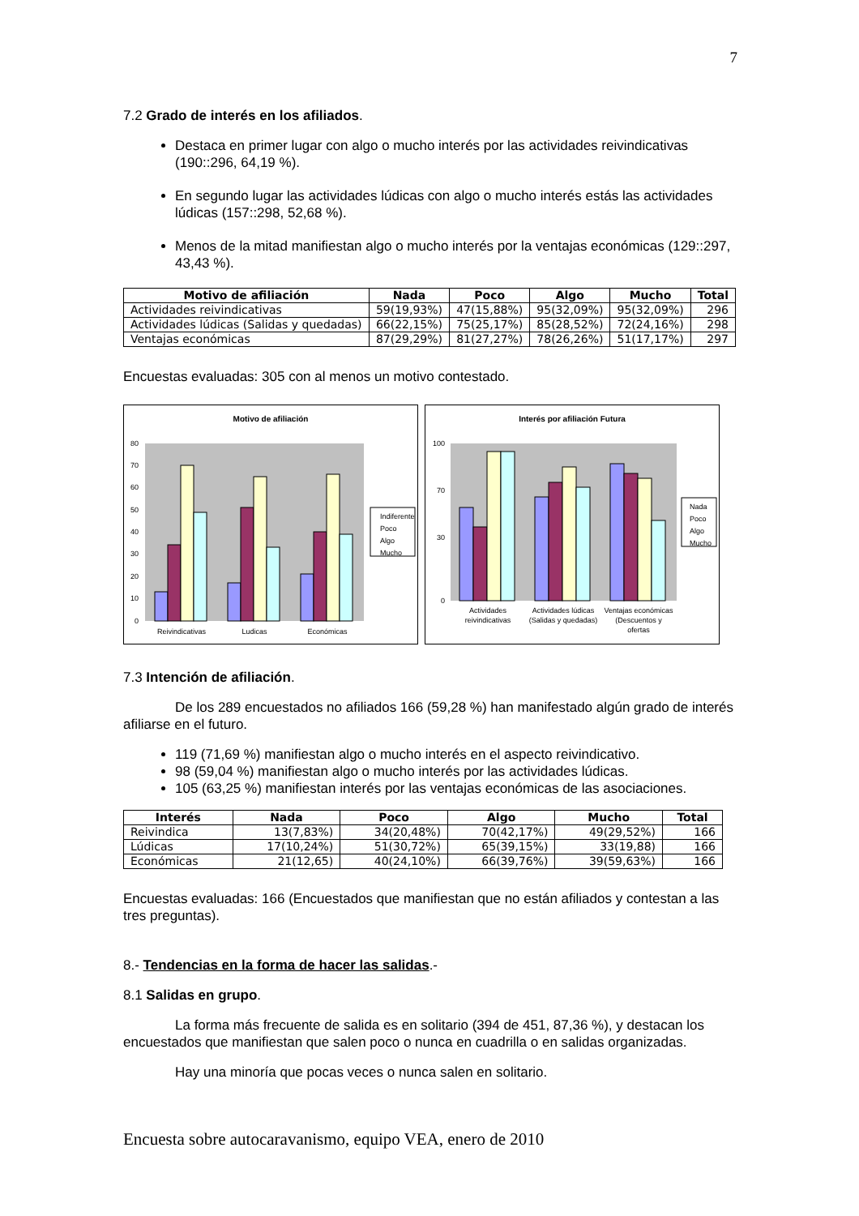7
7.2 Grado de interés en los afiliados.
Destaca en primer lugar con algo o mucho interés por las actividades reivindicativas (190::296, 64,19 %).
En segundo lugar las actividades lúdicas con algo o mucho interés estás las actividades lúdicas (157::298, 52,68 %).
Menos de la mitad manifiestan algo o mucho interés por la ventajas económicas (129::297, 43,43 %).
| Motivo de afiliación | Nada | Poco | Algo | Mucho | Total |
| --- | --- | --- | --- | --- | --- |
| Actividades reivindicativas | 59(19,93%) | 47(15,88%) | 95(32,09%) | 95(32,09%) | 296 |
| Actividades lúdicas (Salidas y quedadas) | 66(22,15%) | 75(25,17%) | 85(28,52%) | 72(24,16%) | 298 |
| Ventajas económicas | 87(29,29%) | 81(27,27%) | 78(26,26%) | 51(17,17%) | 297 |
Encuestas evaluadas: 305 con al menos un motivo contestado.
Motivo de afiliación
0
10
20
30
40
50
60
70
80
Reivindicativas
Ludicas
Económicas
Indiferente
Poco
Algo
Mucho
Interés por afiliación Futura
0
30
70
100
Actividades
reivindicativas
Actividades lúdicas
(Salidas y quedadas)
Ventajas económicas
(Descuentos y
ofertas
Nada
Poco
Algo
Mucho
7.3 Intención de afiliación.
De los 289 encuestados no afiliados 166 (59,28 %) han manifestado algún grado de interés afiliarse en el futuro.
119 (71,69 %) manifiestan algo o mucho interés en el aspecto reivindicativo.
98 (59,04 %) manifiestan algo o mucho interés por las actividades lúdicas.
105 (63,25 %) manifiestan interés por las ventajas económicas de las asociaciones.
| Interés | Nada | Poco | Algo | Mucho | Total |
| --- | --- | --- | --- | --- | --- |
| Reivindica | 13(7,83%) | 34(20,48%) | 70(42,17%) | 49(29,52%) | 166 |
| Lúdicas | 17(10,24%) | 51(30,72%) | 65(39,15%) | 33(19,88) | 166 |
| Económicas | 21(12,65) | 40(24,10%) | 66(39,76%) | 39(59,63%) | 166 |
Encuestas evaluadas: 166 (Encuestados que manifiestan que no están afiliados y contestan a las tres preguntas).
8.- Tendencias en la forma de hacer las salidas.-
8.1 Salidas en grupo.
La forma más frecuente de salida es en solitario (394 de 451, 87,36 %), y destacan los encuestados que manifiestan que salen poco o nunca en cuadrilla o en salidas organizadas.
Hay una minoría que pocas veces o nunca salen en solitario.
Encuesta sobre autocaravanismo, equipo VEA, enero de 2010